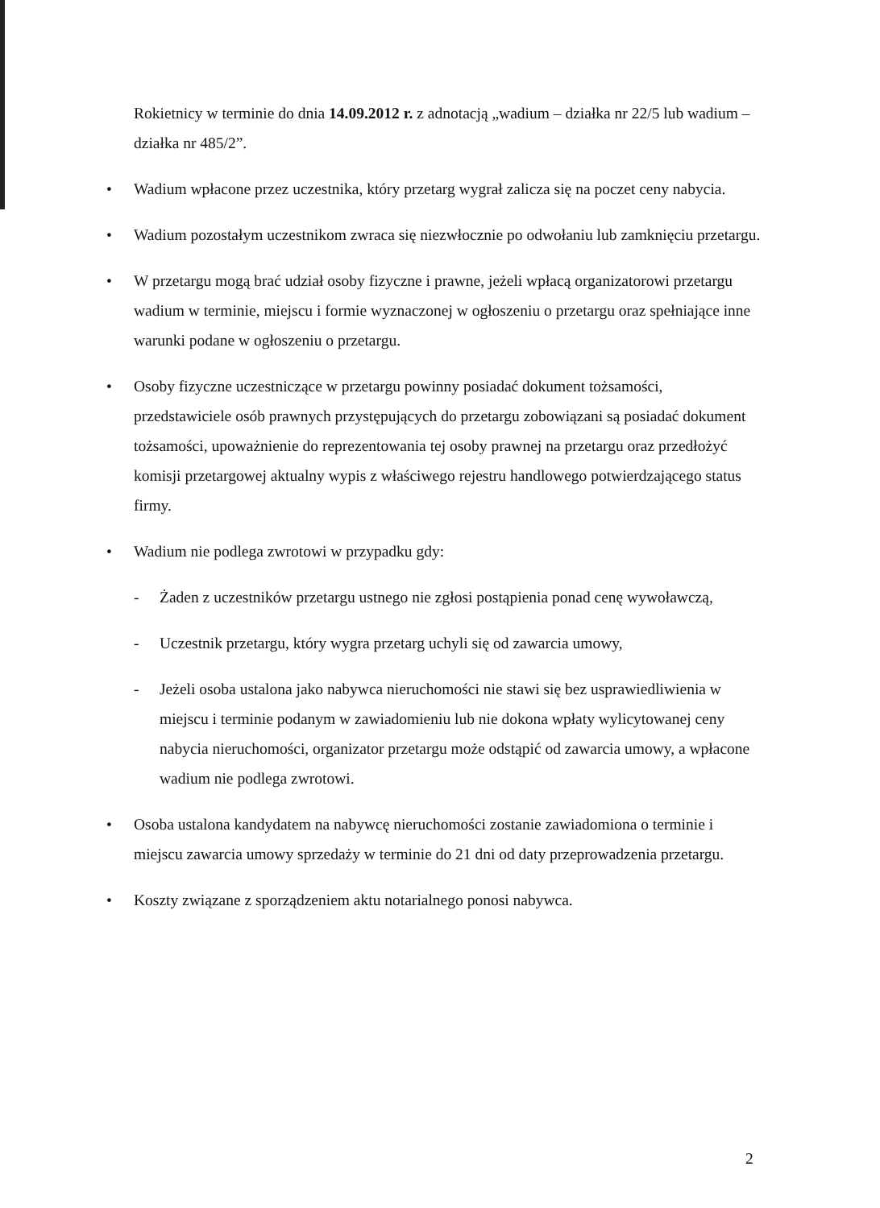Rokietnicy w terminie do dnia 14.09.2012 r. z adnotacją „wadium – działka nr 22/5 lub wadium – działka nr 485/2”.
• Wadium wpłacone przez uczestnika, który przetarg wygrał zalicza się na poczet ceny nabycia.
• Wadium pozostałym uczestnikom zwraca się niezwłocznie po odwołaniu lub zamknięciu przetargu.
• W przetargu mogą brać udział osoby fizyczne i prawne, jeżeli wpłacą organizatorowi przetargu wadium w terminie, miejscu i formie wyznaczonej w ogłoszeniu o przetargu oraz spełniające inne warunki podane w ogłoszeniu o przetargu.
• Osoby fizyczne uczestniczące w przetargu powinny posiadać dokument tożsamości, przedstawiciele osób prawnych przystępujących do przetargu zobowiązani są posiadać dokument tożsamości, upoważnienie do reprezentowania tej osoby prawnej na przetargu oraz przedłożyć komisji przetargowej aktualny wypis z właściwego rejestru handlowego potwierdzającego status firmy.
• Wadium nie podlega zwrotowi w przypadku gdy:
- Żaden z uczestników przetargu ustnego nie zgłosi postąpienia ponad cenę wywoławczą,
- Uczestnik przetargu, który wygra przetarg uchyli się od zawarcia umowy,
- Jeżeli osoba ustalona jako nabywca nieruchomości nie stawi się bez usprawiedliwienia w miejscu i terminie podanym w zawiadomieniu lub nie dokona wpłaty wylicytowanej ceny nabycia nieruchomości, organizator przetargu może odstąpić od zawarcia umowy, a wpłacone wadium nie podlega zwrotowi.
• Osoba ustalona kandydatem na nabywcę nieruchomości zostanie zawiadomiona o terminie i miejscu zawarcia umowy sprzedaży w terminie do 21 dni od daty przeprowadzenia przetargu.
• Koszty związane z sporządzeniem aktu notarialnego ponosi nabywca.
2